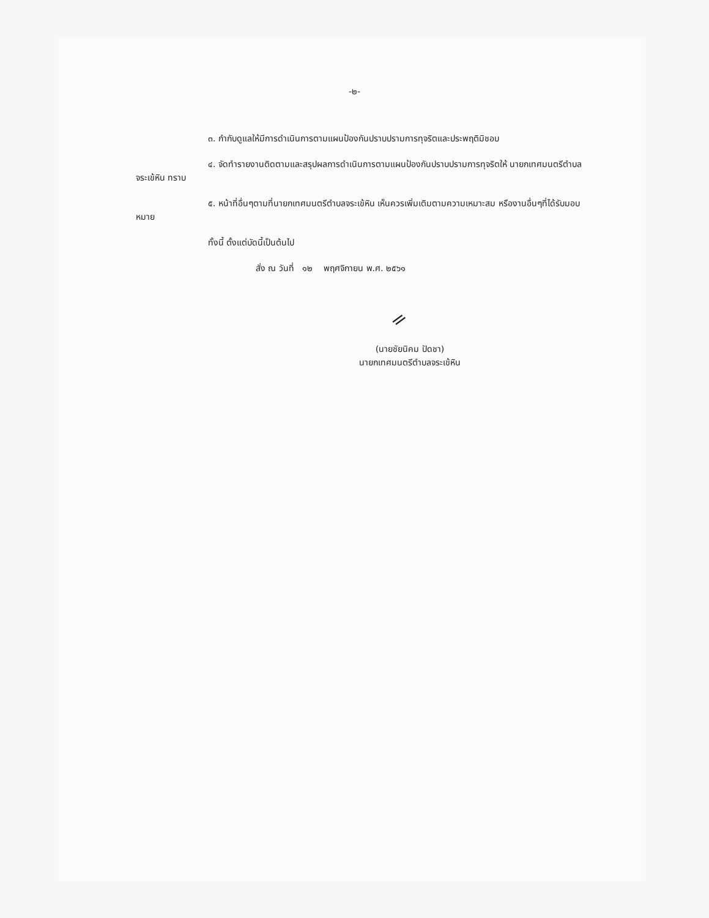-๒-
๓. กำกับดูแลให้มีการดำเนินการตามแผนป้องกันปราบปรามการทุจริตและประพฤติมิชอบ
๔. จัดทำรายงานติดตามและสรุปผลการดำเนินการตามแผนป้องกันปราบปรามการทุจริตให้ นายกเทศมนตรีตำบลจระเข้หิน ทราบ
๕. หน้าที่อื่นๆตามที่นายกเทศมนตรีตำบลจระเข้หิน เห็นควรเพิ่มเติมตามความเหมาะสม หรืองานอื่นๆที่ได้รับมอบหมาย
ทั้งนี้ ตั้งแต่บัดนี้เป็นต้นไป
สั่ง ณ วันที่ ๑๒ พฤศจิกายน พ.ศ. ๒๕๖๑
ᨀ
(นายชัยนิคม ปัดชา)
นายกเทศมนตรีตำบลจระเข้หิน